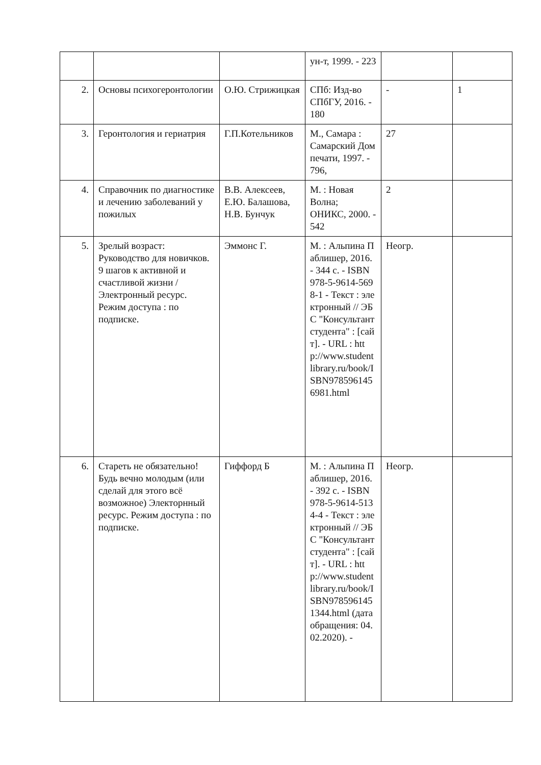| | | | ун-т, 1999. - 223 | | |
| 2. | Основы психогеронтологии | О.Ю. Стрижицкая | СПб: Изд-во СПбГУ, 2016. - 180 | - | 1 |
| 3. | Геронтология и гериатрия | Г.П.Котельников | М., Самара : Самарский Дом печати, 1997. - 796, | 27 | |
| 4. | Справочник по диагностике и лечению заболеваний у пожилых | В.В. Алексеев, Е.Ю. Балашова, Н.В. Бунчук | М. : Новая Волна; ОНИКС, 2000. - 542 | 2 | |
| 5. | Зрелый возраст: Руководство для новичков. 9 шагов к активной и счастливой жизни / Электронный ресурс. Режим доступа : по подписке. | Эммонс Г. | М. : Альпина Паблишер, 2016. - 344 с. - ISBN 978-5-9614-5698-1 - Текст : электронный // ЭБС "Консультант студента" : [сайт]. - URL : http://www.studentlibrary.ru/book/ISBN9785961456981.html | Неогр. | |
| 6. | Стареть не обязательно! Будь вечно молодым (или сделай для этого всё возможное) Электорнный ресурс. Режим доступа : по подписке. | Гиффорд Б | М. : Альпина Паблишер, 2016. - 392 с. - ISBN 978-5-9614-5134-4 - Текст : электронный // ЭБС "Консультант студента" : [сайт]. - URL : http://www.studentlibrary.ru/book/ISBN9785961451344.html (дата обращения: 04.02.2020). - | Неогр. | |